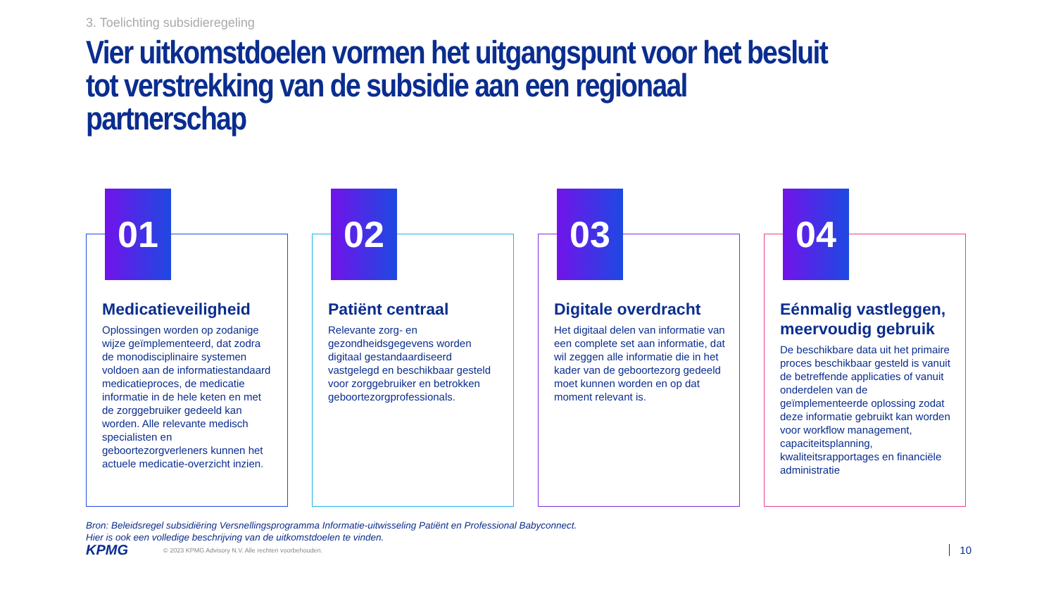3. Toelichting subsidieregeling
Vier uitkomstdoelen vormen het uitgangspunt voor het besluit tot verstrekking van de subsidie aan een regionaal partnerschap
01
Medicatieveiligheid
Oplossingen worden op zodanige wijze geïmplementeerd, dat zodra de monodisciplinaire systemen voldoen aan de informatiestandaard medicatieproces, de medicatie informatie in de hele keten en met de zorggebruiker gedeeld kan worden. Alle relevante medisch specialisten en geboortezorgverleners kunnen het actuele medicatie-overzicht inzien.
02
Patiënt centraal
Relevante zorg- en gezondheidsgegevens worden digitaal gestandaardiseerd vastgelegd en beschikbaar gesteld voor zorggebruiker en betrokken geboortezorgprofessionals.
03
Digitale overdracht
Het digitaal delen van informatie van een complete set aan informatie, dat wil zeggen alle informatie die in het kader van de geboortezorg gedeeld moet kunnen worden en op dat moment relevant is.
04
Eénmalig vastleggen, meervoudig gebruik
De beschikbare data uit het primaire proces beschikbaar gesteld is vanuit de betreffende applicaties of vanuit onderdelen van de geïmplementeerde oplossing zodat deze informatie gebruikt kan worden voor workflow management, capaciteitsplanning, kwaliteitsrapportages en financiële administratie
Bron: Beleidsregel subsidiëring Versnellingsprogramma Informatie-uitwisseling Patiënt en Professional Babyconnect.
Hier is ook een volledige beschrijving van de uitkomstdoelen te vinden.
KPMG
© 2023 KPMG Advisory N.V. Alle rechten voorbehouden.
10